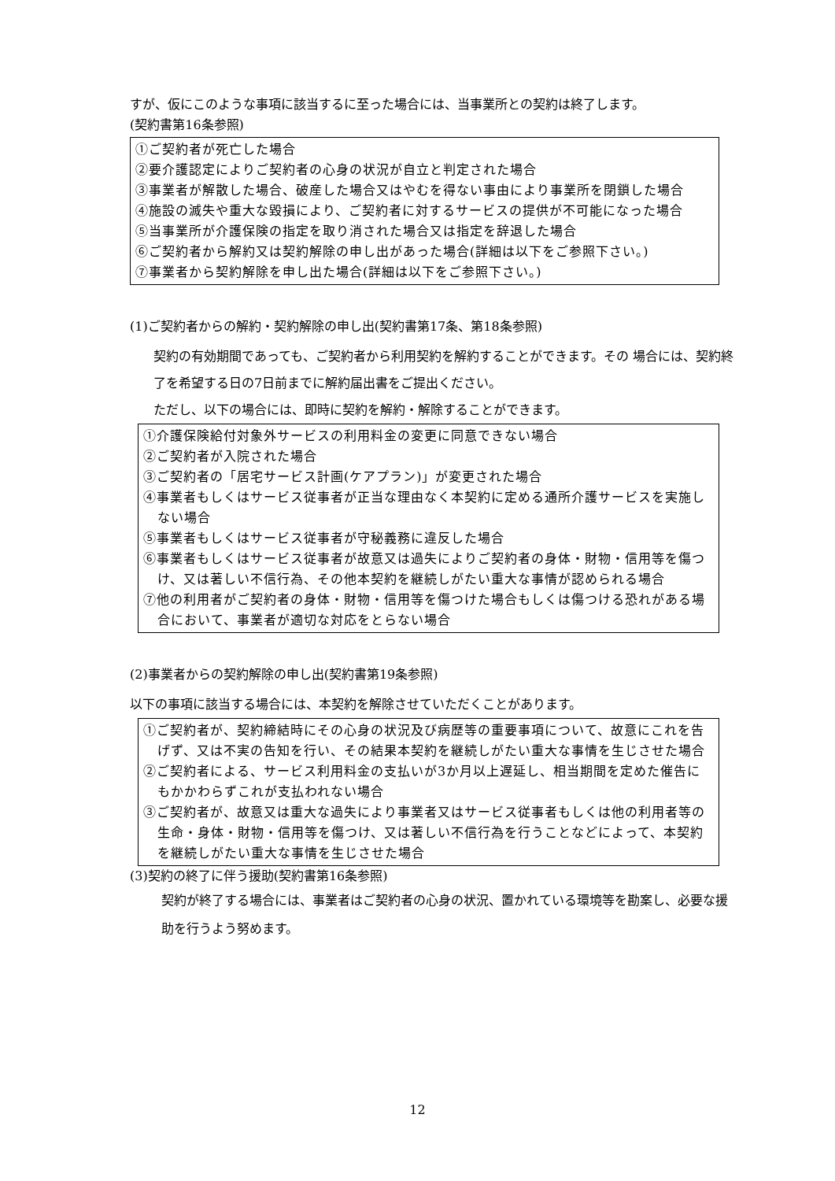すが、仮にこのような事項に該当するに至った場合には、当事業所との契約は終了します。
(契約書第16条参照)
①ご契約者が死亡した場合
②要介護認定によりご契約者の心身の状況が自立と判定された場合
③事業者が解散した場合、破産した場合又はやむを得ない事由により事業所を閉鎖した場合
④施設の滅失や重大な毀損により、ご契約者に対するサービスの提供が不可能になった場合
⑤当事業所が介護保険の指定を取り消された場合又は指定を辞退した場合
⑥ご契約者から解約又は契約解除の申し出があった場合(詳細は以下をご参照下さい。)
⑦事業者から契約解除を申し出た場合(詳細は以下をご参照下さい。)
(1)ご契約者からの解約・契約解除の申し出(契約書第17条、第18条参照)
契約の有効期間であっても、ご契約者から利用契約を解約することができます。その 場合には、契約終了を希望する日の7日前までに解約届出書をご提出ください。
ただし、以下の場合には、即時に契約を解約・解除することができます。
①介護保険給付対象外サービスの利用料金の変更に同意できない場合
②ご契約者が入院された場合
③ご契約者の「居宅サービス計画(ケアプラン)」が変更された場合
④事業者もしくはサービス従事者が正当な理由なく本契約に定める通所介護サービスを実施しない場合
⑤事業者もしくはサービス従事者が守秘義務に違反した場合
⑥事業者もしくはサービス従事者が故意又は過失によりご契約者の身体・財物・信用等を傷つけ、又は著しい不信行為、その他本契約を継続しがたい重大な事情が認められる場合
⑦他の利用者がご契約者の身体・財物・信用等を傷つけた場合もしくは傷つける恐れがある場合において、事業者が適切な対応をとらない場合
(2)事業者からの契約解除の申し出(契約書第19条参照)
以下の事項に該当する場合には、本契約を解除させていただくことがあります。
①ご契約者が、契約締結時にその心身の状況及び病歴等の重要事項について、故意にこれを告げず、又は不実の告知を行い、その結果本契約を継続しがたい重大な事情を生じさせた場合
②ご契約者による、サービス利用料金の支払いが3か月以上遅延し、相当期間を定めた催告にもかかわらずこれが支払われない場合
③ご契約者が、故意又は重大な過失により事業者又はサービス従事者もしくは他の利用者等の生命・身体・財物・信用等を傷つけ、又は著しい不信行為を行うことなどによって、本契約を継続しがたい重大な事情を生じさせた場合
(3)契約の終了に伴う援助(契約書第16条参照)
契約が終了する場合には、事業者はご契約者の心身の状況、置かれている環境等を勘案し、必要な援助を行うよう努めます。
12